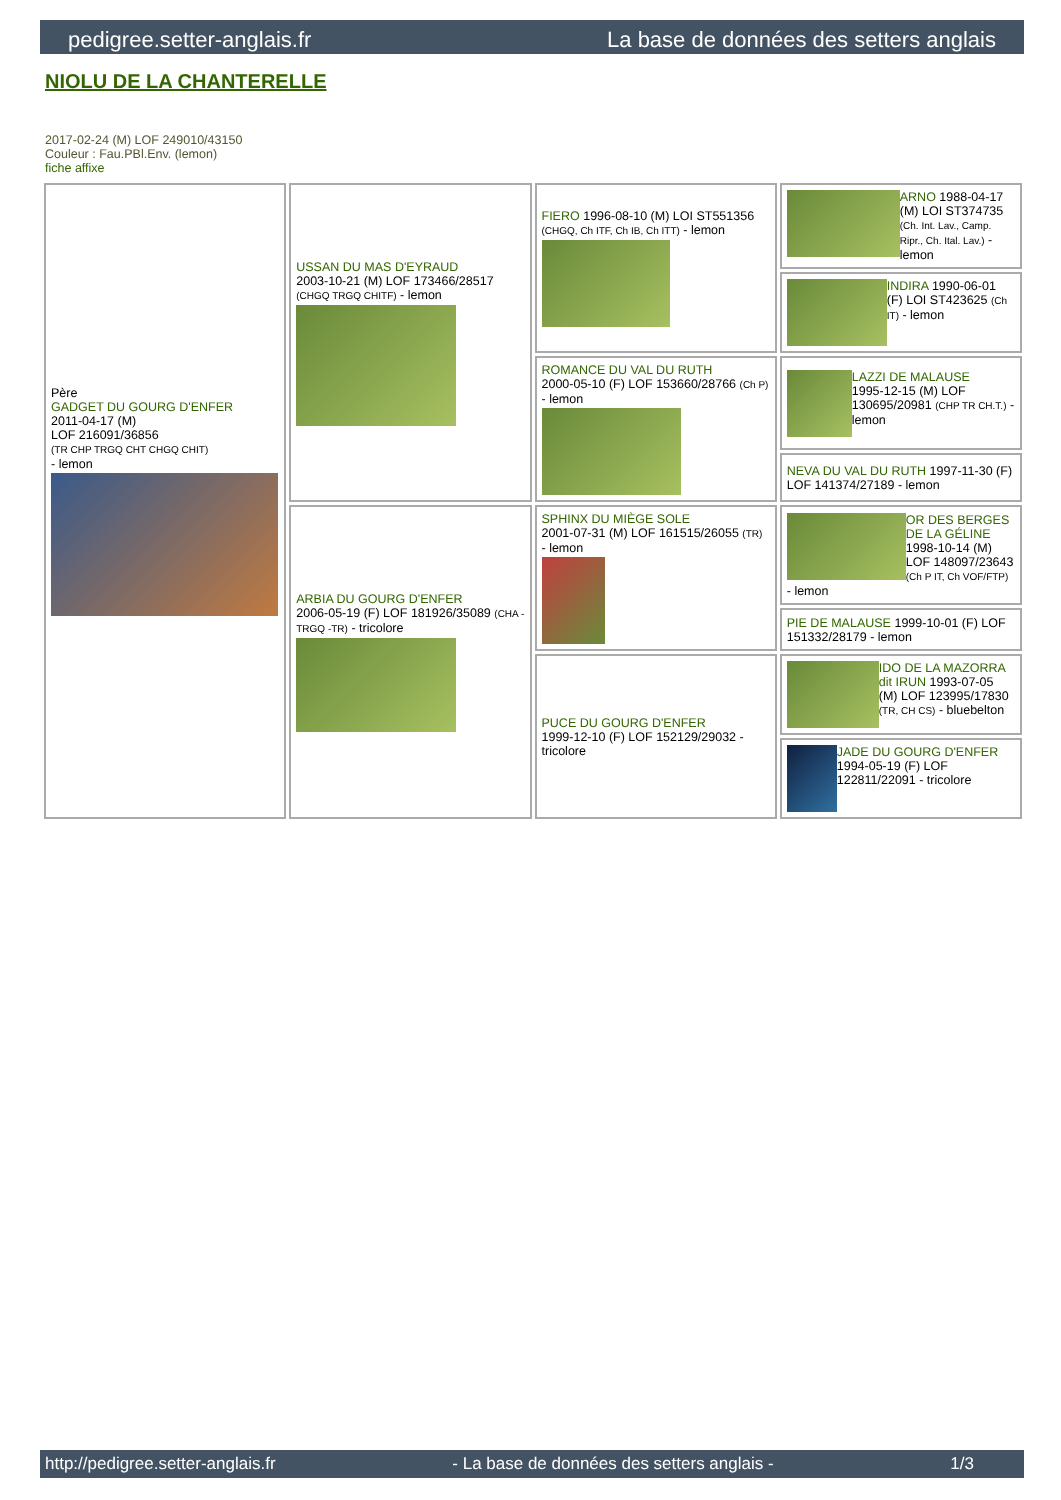pedigree.setter-anglais.fr La base de données des setters anglais
NIOLU DE LA CHANTERELLE
2017-02-24 (M) LOF 249010/43150
Couleur : Fau.PBl.Env. (lemon)
fiche affixe
| Père GADGET DU GOURG D'ENFER 2011-04-17 (M) LOF 216091/36856 (TR CHP TRGQ CHT CHGQ CHIT) - lemon | USSAN DU MAS D'EYRAUD 2003-10-21 (M) LOF 173466/28517 (CHGQ TRGQ CHITF) - lemon | FIERO 1996-08-10 (M) LOI ST551356 (CHGQ, Ch ITF, Ch IB, Ch ITT) - lemon | ARNO 1988-04-17 (M) LOI ST374735 (Ch. Int. Lav., Camp. Ripr., Ch. Ital. Lav.) - lemon |
| | | | INDIRA 1990-06-01 (F) LOI ST423625 (Ch IT) - lemon |
| | | ROMANCE DU VAL DU RUTH 2000-05-10 (F) LOF 153660/28766 (Ch P) - lemon | LAZZI DE MALAUSE 1995-12-15 (M) LOF 130695/20981 (CHP TR CH.T.) - lemon |
| | | | NEVA DU VAL DU RUTH 1997-11-30 (F) LOF 141374/27189 - lemon |
| | ARBIA DU GOURG D'ENFER 2006-05-19 (F) LOF 181926/35089 (CHA -TRGQ -TR) - tricolore | SPHINX DU MIÈGE SOLE 2001-07-31 (M) LOF 161515/26055 (TR) - lemon | OR DES BERGES DE LA GÉLINE 1998-10-14 (M) LOF 148097/23643 (Ch P IT, Ch VOF/FTP) - lemon |
| | | | PIE DE MALAUSE 1999-10-01 (F) LOF 151332/28179 - lemon |
| | | PUCE DU GOURG D'ENFER 1999-12-10 (F) LOF 152129/29032 - tricolore | IDO DE LA MAZORRA dit IRUN 1993-07-05 (M) LOF 123995/17830 (TR, CH CS) - bluebelton |
| | | | JADE DU GOURG D'ENFER 1994-05-19 (F) LOF 122811/22091 - tricolore |
http://pedigree.setter-anglais.fr - La base de données des setters anglais - 1/3